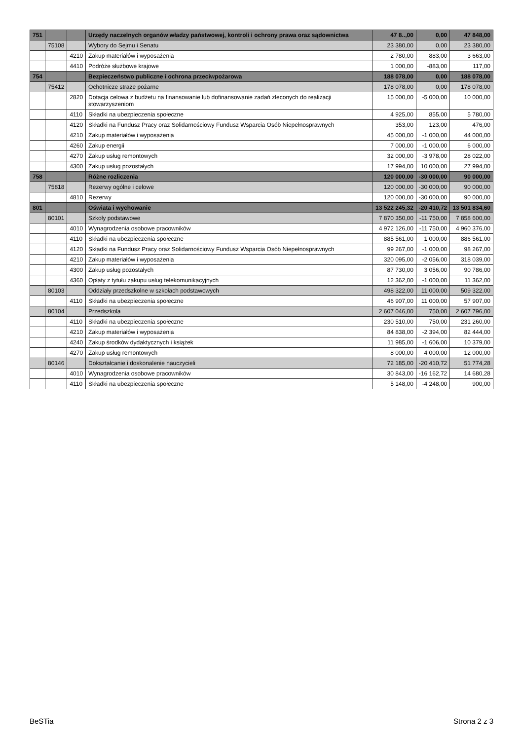| 751 | | | Urzędy naczelnych organów władzy państwowej, kontroli i ochrony prawa oraz sądownictwa | 47 8..,00 | 0,00 | 47 848,00 |
| | 75108 | | Wybory do Sejmu i Senatu | 23 380,00 | 0,00 | 23 380,00 |
| | | 4210 | Zakup materiałów i wyposażenia | 2 780,00 | 883,00 | 3 663,00 |
| | | 4410 | Podróże służbowe krajowe | 1 000,00 | -883,00 | 117,00 |
| 754 | | | Bezpieczeństwo publiczne i ochrona przeciwpożarowa | 188 078,00 | 0,00 | 188 078,00 |
| | 75412 | | Ochotnicze straże pożarne | 178 078,00 | 0,00 | 178 078,00 |
| | | 2820 | Dotacja celowa z budżetu na finansowanie lub dofinansowanie zadań zleconych do realizacji stowarzyszeniom | 15 000,00 | -5 000,00 | 10 000,00 |
| | | 4110 | Składki na ubezpieczenia społeczne | 4 925,00 | 855,00 | 5 780,00 |
| | | 4120 | Składki na Fundusz Pracy oraz Solidarnościowy Fundusz Wsparcia Osób Niepełnosprawnych | 353,00 | 123,00 | 476,00 |
| | | 4210 | Zakup materiałów i wyposażenia | 45 000,00 | -1 000,00 | 44 000,00 |
| | | 4260 | Zakup energii | 7 000,00 | -1 000,00 | 6 000,00 |
| | | 4270 | Zakup usług remontowych | 32 000,00 | -3 978,00 | 28 022,00 |
| | | 4300 | Zakup usług pozostałych | 17 994,00 | 10 000,00 | 27 994,00 |
| 758 | | | Różne rozliczenia | 120 000,00 | -30 000,00 | 90 000,00 |
| | 75818 | | Rezerwy ogólne i celowe | 120 000,00 | -30 000,00 | 90 000,00 |
| | | 4810 | Rezerwy | 120 000,00 | -30 000,00 | 90 000,00 |
| 801 | | | Oświata i wychowanie | 13 522 245,32 | -20 410,72 | 13 501 834,60 |
| | 80101 | | Szkoły podstawowe | 7 870 350,00 | -11 750,00 | 7 858 600,00 |
| | | 4010 | Wynagrodzenia osobowe pracowników | 4 972 126,00 | -11 750,00 | 4 960 376,00 |
| | | 4110 | Składki na ubezpieczenia społeczne | 885 561,00 | 1 000,00 | 886 561,00 |
| | | 4120 | Składki na Fundusz Pracy oraz Solidarnościowy Fundusz Wsparcia Osób Niepełnosprawnych | 99 267,00 | -1 000,00 | 98 267,00 |
| | | 4210 | Zakup materiałów i wyposażenia | 320 095,00 | -2 056,00 | 318 039,00 |
| | | 4300 | Zakup usług pozostałych | 87 730,00 | 3 056,00 | 90 786,00 |
| | | 4360 | Opłaty z tytułu zakupu usług telekomunikacyjnych | 12 362,00 | -1 000,00 | 11 362,00 |
| | 80103 | | Oddziały przedszkolne w szkołach podstawowych | 498 322,00 | 11 000,00 | 509 322,00 |
| | | 4110 | Składki na ubezpieczenia społeczne | 46 907,00 | 11 000,00 | 57 907,00 |
| | 80104 | | Przedszkola | 2 607 046,00 | 750,00 | 2 607 796,00 |
| | | 4110 | Składki na ubezpieczenia społeczne | 230 510,00 | 750,00 | 231 260,00 |
| | | 4210 | Zakup materiałów i wyposażenia | 84 838,00 | -2 394,00 | 82 444,00 |
| | | 4240 | Zakup środków dydaktycznych i książek | 11 985,00 | -1 606,00 | 10 379,00 |
| | | 4270 | Zakup usług remontowych | 8 000,00 | 4 000,00 | 12 000,00 |
| | 80146 | | Dokształcanie i doskonalenie nauczycieli | 72 185,00 | -20 410,72 | 51 774,28 |
| | | 4010 | Wynagrodzenia osobowe pracowników | 30 843,00 | -16 162,72 | 14 680,28 |
| | | 4110 | Składki na ubezpieczenia społeczne | 5 148,00 | -4 248,00 | 900,00 |
BeSTia Strona 2 z 3